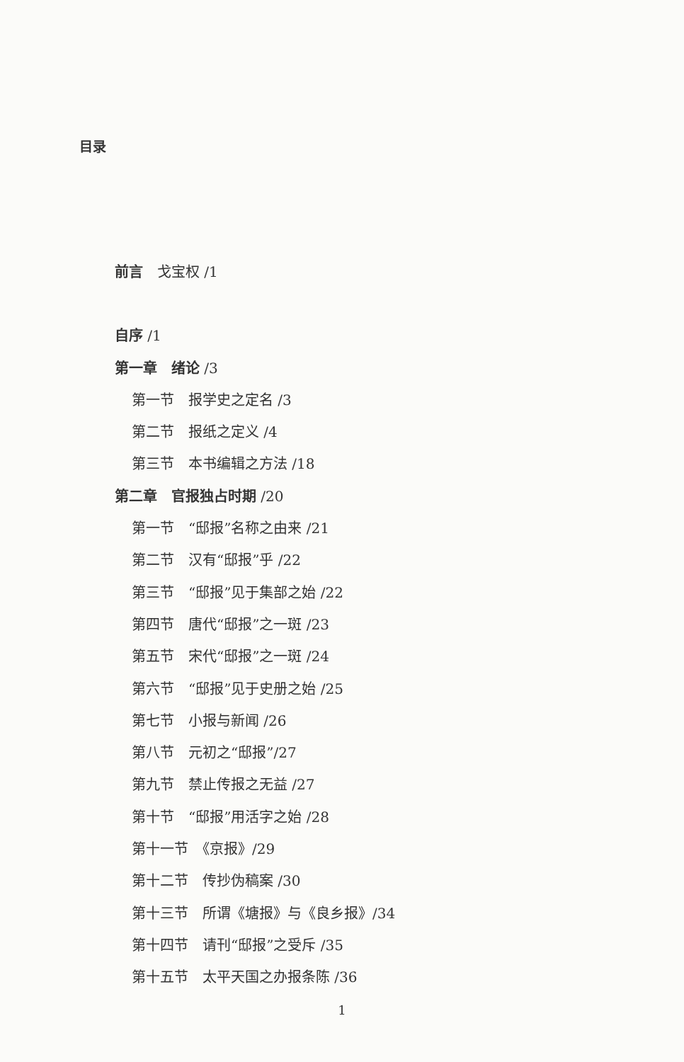目录
前言　戈宝权 /1
自序 /1
第一章　绪论 /3
第一节　报学史之定名 /3
第二节　报纸之定义 /4
第三节　本书编辑之方法 /18
第二章　官报独占时期 /20
第一节　“邸报”名称之由来 /21
第二节　汉有“邸报”乎 /22
第三节　“邸报”见于集部之始 /22
第四节　唐代“邸报”之一斑 /23
第五节　宋代“邸报”之一斑 /24
第六节　“邸报”见于史册之始 /25
第七节　小报与新闻 /26
第八节　元初之“邸报”/27
第九节　禁止传报之无益 /27
第十节　“邸报”用活字之始 /28
第十一节　《京报》/29
第十二节　传抄伪稿案 /30
第十三节　所谓《塘报》与《良乡报》/34
第十四节　请刊“邸报”之受斥 /35
第十五节　太平天国之办报条陈 /36
1